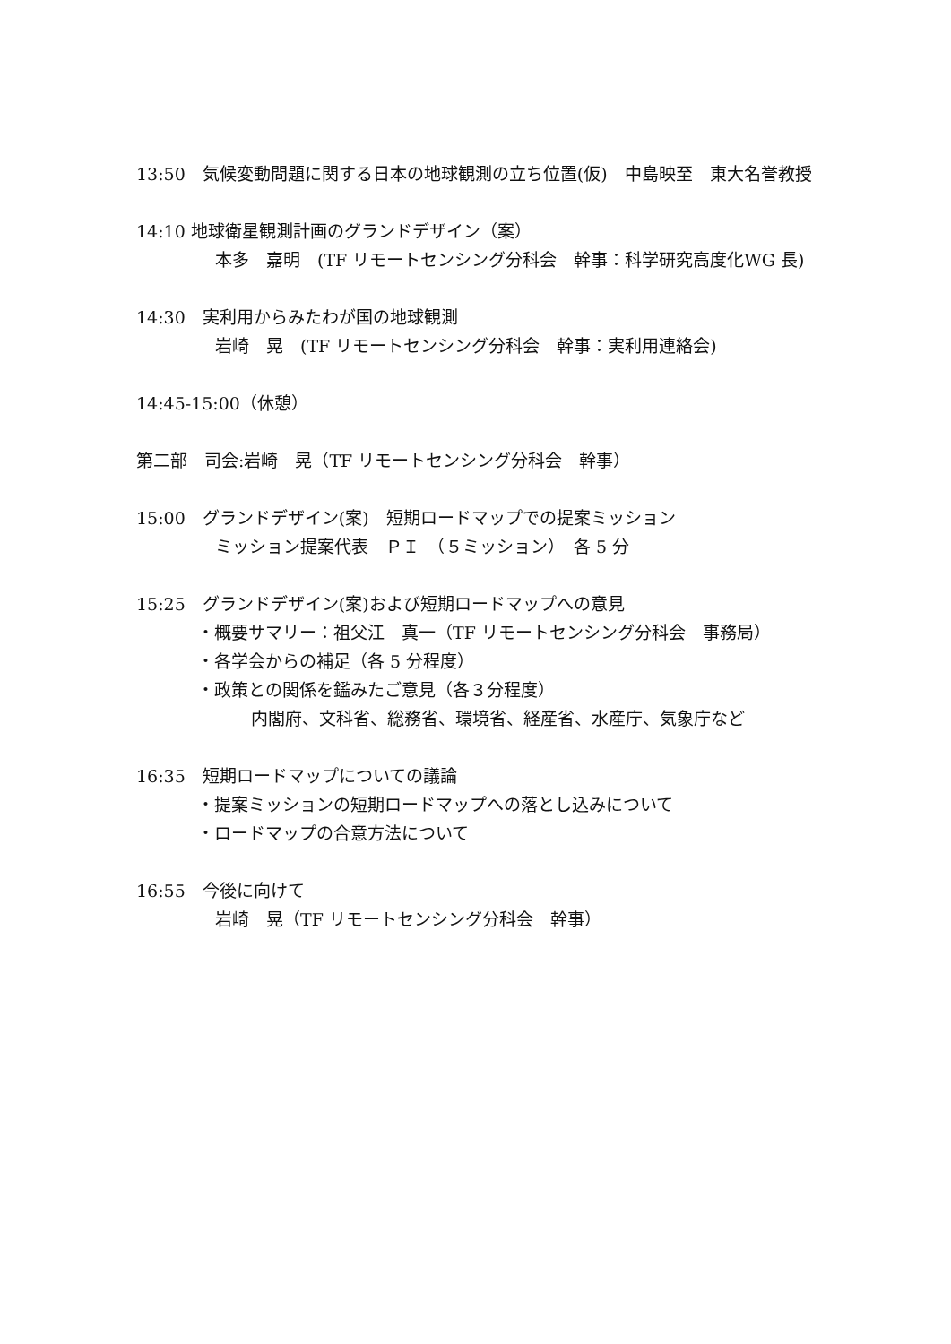13:50　気候変動問題に関する日本の地球観測の立ち位置(仮)　中島映至　東大名誉教授
14:10 地球衛星観測計画のグランドデザイン（案）
本多　嘉明　(TF リモートセンシング分科会　幹事：科学研究高度化WG 長)
14:30　実利用からみたわが国の地球観測
岩崎　晃　(TF リモートセンシング分科会　幹事：実利用連絡会)
14:45-15:00（休憩）
第二部　司会:岩崎　晃（TF リモートセンシング分科会　幹事）
15:00　グランドデザイン(案)　短期ロードマップでの提案ミッション
ミッション提案代表　ＰＩ　（５ミッション）　各 5 分
15:25　グランドデザイン(案)および短期ロードマップへの意見
・概要サマリー：祖父江　真一（TF リモートセンシング分科会　事務局）
・各学会からの補足（各 5 分程度）
・政策との関係を鑑みたご意見（各３分程度）
内閣府、文科省、総務省、環境省、経産省、水産庁、気象庁など
16:35　短期ロードマップについての議論
・提案ミッションの短期ロードマップへの落とし込みについて
・ロードマップの合意方法について
16:55　今後に向けて
岩崎　晃（TF リモートセンシング分科会　幹事）